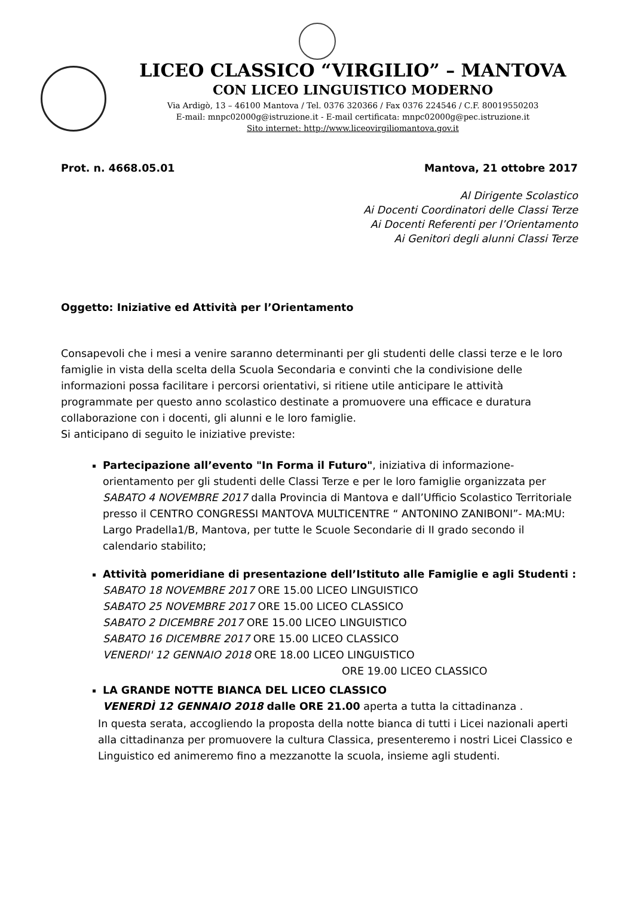LICEO CLASSICO “VIRGILIO” – MANTOVA
CON LICEO LINGUISTICO MODERNO
Via Ardigò, 13 – 46100 Mantova / Tel. 0376 320366 / Fax 0376 224546 / C.F. 80019550203
E-mail: mnpc02000g@istruzione.it - E-mail certificata: mnpc02000g@pec.istruzione.it
Sito internet: http://www.liceovirgiliomantova.gov.it
Prot. n. 4668.05.01 Mantova, 21 ottobre 2017
Al Dirigente Scolastico
Ai Docenti Coordinatori delle Classi Terze
Ai Docenti Referenti per l’Orientamento
Ai Genitori degli alunni Classi Terze
Oggetto: Iniziative ed Attività per l’Orientamento
Consapevoli che i mesi a venire saranno determinanti per gli studenti delle classi terze e le loro famiglie in vista della scelta della Scuola Secondaria e convinti che la condivisione delle informazioni possa facilitare i percorsi orientativi, si ritiene utile anticipare le attività programmate per questo anno scolastico destinate a promuovere una efficace e duratura collaborazione con i docenti, gli alunni e le loro famiglie.
Si anticipano di seguito le iniziative previste:
Partecipazione all’evento "In Forma il Futuro", iniziativa di informazione-orientamento per gli studenti delle Classi Terze e per le loro famiglie organizzata per SABATO 4 NOVEMBRE 2017 dalla Provincia di Mantova e dall’Ufficio Scolastico Territoriale presso il CENTRO CONGRESSI MANTOVA MULTICENTRE “ ANTONINO ZANIBONI”- MA:MU: Largo Pradella1/B, Mantova, per tutte le Scuole Secondarie di II grado secondo il calendario stabilito;
Attività pomeridiane di presentazione dell’Istituto alle Famiglie e agli Studenti :
SABATO 18 NOVEMBRE 2017 ORE 15.00 LICEO LINGUISTICO
SABATO 25 NOVEMBRE 2017 ORE 15.00 LICEO CLASSICO
SABATO 2 DICEMBRE 2017 ORE 15.00 LICEO LINGUISTICO
SABATO 16 DICEMBRE 2017 ORE 15.00 LICEO CLASSICO
VENERDI' 12 GENNAIO 2018 ORE 18.00 LICEO LINGUISTICO
ORE 19.00 LICEO CLASSICO
LA GRANDE NOTTE BIANCA DEL LICEO CLASSICO
VENERDÌ 12 GENNAIO 2018 dalle ORE 21.00 aperta a tutta la cittadinanza .
In questa serata, accogliendo la proposta della notte bianca di tutti i Licei nazionali aperti alla cittadinanza per promuovere la cultura Classica, presenteremo i nostri Licei Classico e Linguistico ed animeremo fino a mezzanotte la scuola, insieme agli studenti.